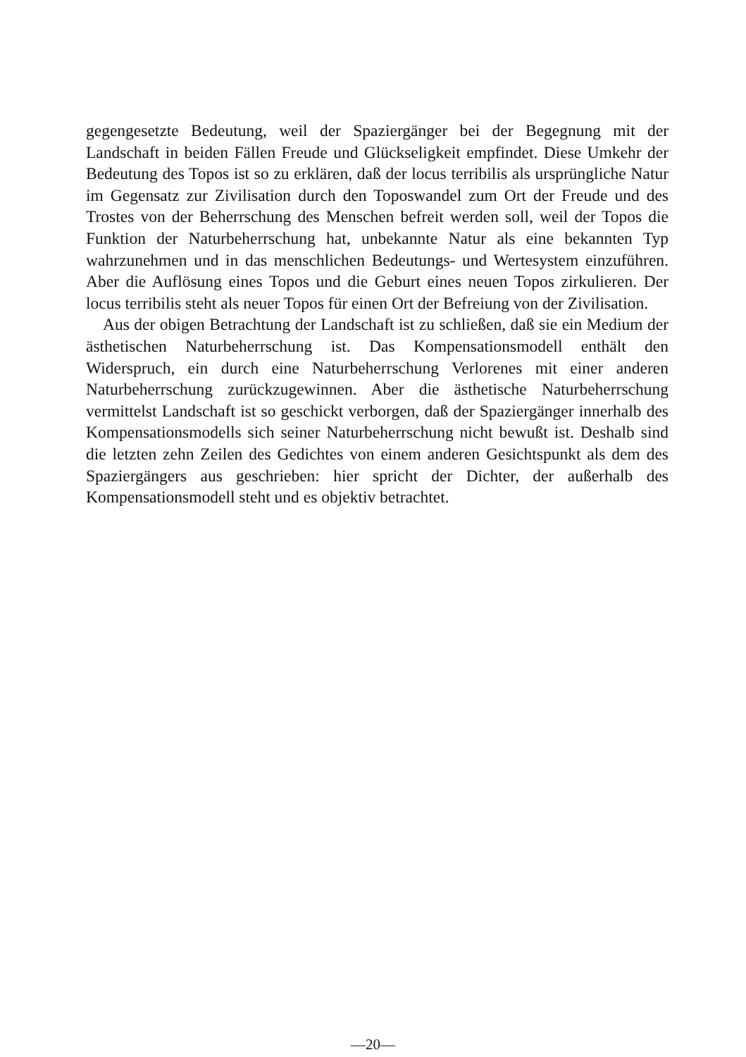gegengesetzte Bedeutung, weil der Spaziergänger bei der Begegnung mit der Landschaft in beiden Fällen Freude und Glückseligkeit empfindet. Diese Umkehr der Bedeutung des Topos ist so zu erklären, daß der locus terribilis als ursprüngliche Natur im Gegensatz zur Zivilisation durch den Toposwandel zum Ort der Freude und des Trostes von der Beherrschung des Menschen befreit werden soll, weil der Topos die Funktion der Naturbeherrschung hat, unbekannte Natur als eine bekannten Typ wahrzunehmen und in das menschlichen Bedeutungs- und Wertesystem einzuführen. Aber die Auflösung eines Topos und die Geburt eines neuen Topos zirkulieren. Der locus terribilis steht als neuer Topos für einen Ort der Befreiung von der Zivilisation.
Aus der obigen Betrachtung der Landschaft ist zu schließen, daß sie ein Medium der ästhetischen Naturbeherrschung ist. Das Kompensationsmodell enthält den Widerspruch, ein durch eine Naturbeherrschung Verlorenes mit einer anderen Naturbeherrschung zurückzugewinnen. Aber die ästhetische Naturbeherrschung vermittelst Landschaft ist so geschickt verborgen, daß der Spaziergänger innerhalb des Kompensationsmodells sich seiner Naturbeherrschung nicht bewußt ist. Deshalb sind die letzten zehn Zeilen des Gedichtes von einem anderen Gesichtspunkt als dem des Spaziergängers aus geschrieben: hier spricht der Dichter, der außerhalb des Kompensationsmodell steht und es objektiv betrachtet.
—20—